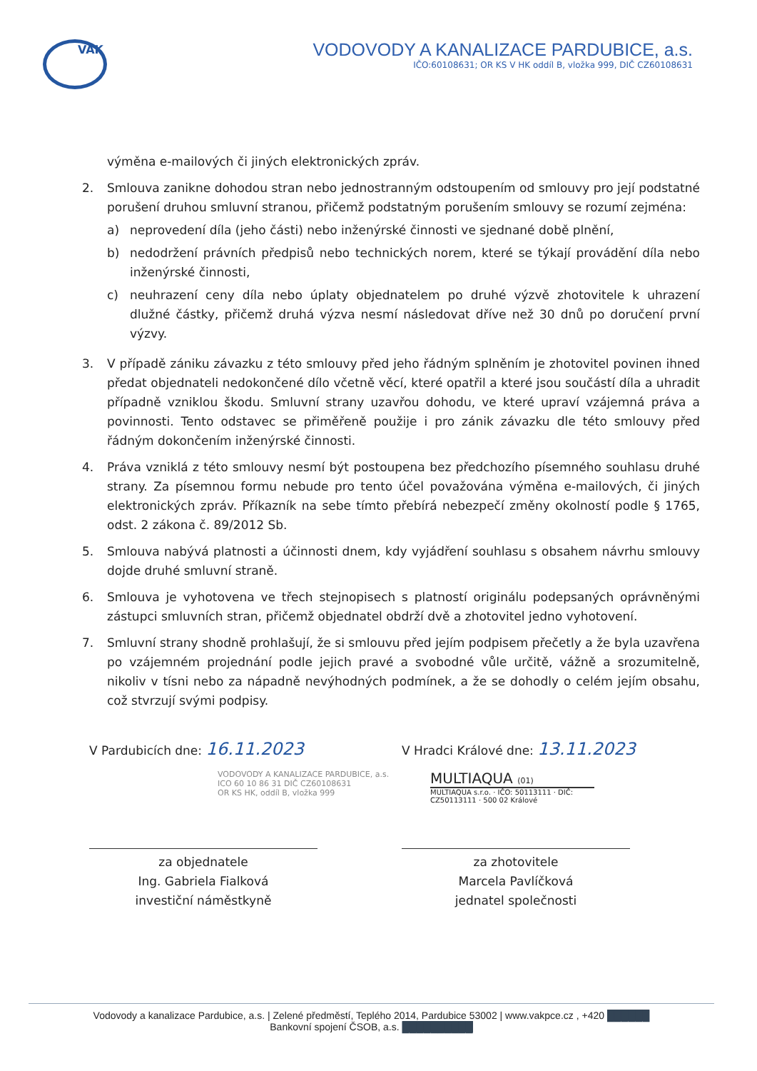VAK
VODOVODY A KANALIZACE PARDUBICE, a.s.
IČO:60108631; OR KS V HK oddíl B, vložka 999, DIČ CZ60108631
výměna e-mailových či jiných elektronických zpráv.
2. Smlouva zanikne dohodou stran nebo jednostranným odstoupením od smlouvy pro její podstatné porušení druhou smluvní stranou, přičemž podstatným porušením smlouvy se rozumí zejména:
a) neprovedení díla (jeho části) nebo inženýrské činnosti ve sjednané době plnění,
b) nedodržení právních předpisů nebo technických norem, které se týkají provádění díla nebo inženýrské činnosti,
c) neuhrazení ceny díla nebo úplaty objednatelem po druhé výzvě zhotovitele k uhrazení dlužné částky, přičemž druhá výzva nesmí následovat dříve než 30 dnů po doručení první výzvy.
3. V případě zániku závazku z této smlouvy před jeho řádným splněním je zhotovitel povinen ihned předat objednateli nedokončené dílo včetně věcí, které opatřil a které jsou součástí díla a uhradit případně vzniklou škodu. Smluvní strany uzavřou dohodu, ve které upraví vzájemná práva a povinnosti. Tento odstavec se přiměřeně použije i pro zánik závazku dle této smlouvy před řádným dokončením inženýrské činnosti.
4. Práva vzniklá z této smlouvy nesmí být postoupena bez předchozího písemného souhlasu druhé strany. Za písemnou formu nebude pro tento účel považována výměna e-mailových, či jiných elektronických zpráv. Příkazník na sebe tímto přebírá nebezpečí změny okolností podle § 1765, odst. 2 zákona č. 89/2012 Sb.
5. Smlouva nabývá platnosti a účinnosti dnem, kdy vyjádření souhlasu s obsahem návrhu smlouvy dojde druhé smluvní straně.
6. Smlouva je vyhotovena ve třech stejnopisech s platností originálu podepsaných oprávněnými zástupci smluvních stran, přičemž objednatel obdrží dvě a zhotovitel jedno vyhotovení.
7. Smluvní strany shodně prohlašují, že si smlouvu před jejím podpisem přečetly a že byla uzavřena po vzájemném projednání podle jejich pravé a svobodné vůle určitě, vážně a srozumitelně, nikoliv v tísni nebo za nápadně nevýhodných podmínek, a že se dohodly o celém jejím obsahu, což stvrzují svými podpisy.
V Pardubicích dne: 16.11.2023
VODOVODY A KANALIZACE PARDUBICE, a.s.
ICO 60 10 86 31 DIČ CZ60108631
OR KS HK, oddíl B, vložka 999
za objednatele
Ing. Gabriela Fialková
investiční náměstkyně
V Hradci Králové dne: 13.11.2023
MULTIAQUA (01)
MULTIAQUA s.r.o. · IČO: 50113111 · DIČ: CZ50113111 · 500 02 Králové
za zhotovitele
Marcela Pavlíčková
jednatel společnosti
Vodovody a kanalizace Pardubice, a.s. | Zelené předměstí, Teplého 2014, Pardubice 53002 | www.vakpce.cz , +420 ██████
Bankovní spojení ČSOB, a.s. ██████████